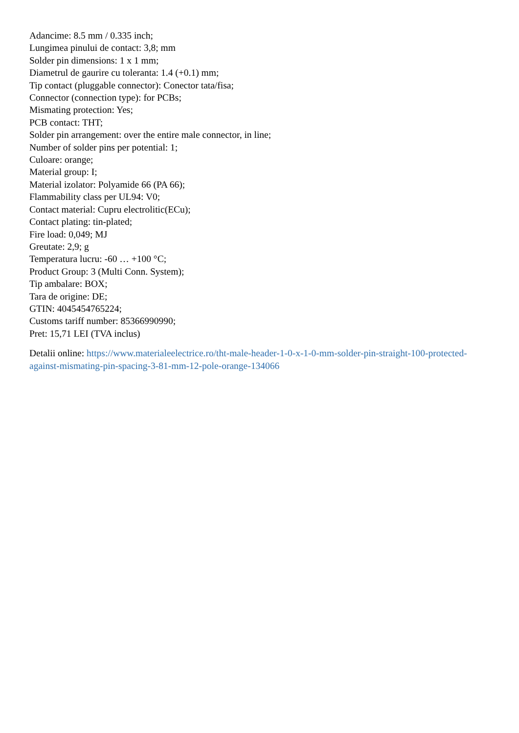Adancime: 8.5 mm / 0.335 inch;
Lungimea pinului de contact: 3,8; mm
Solder pin dimensions: 1 x 1 mm;
Diametrul de gaurire cu toleranta: 1.4 (+0.1) mm;
Tip contact (pluggable connector): Conector tata/fisa;
Connector (connection type): for PCBs;
Mismating protection: Yes;
PCB contact: THT;
Solder pin arrangement: over the entire male connector, in line;
Number of solder pins per potential: 1;
Culoare: orange;
Material group: I;
Material izolator: Polyamide 66 (PA 66);
Flammability class per UL94: V0;
Contact material: Cupru electrolitic(ECu);
Contact plating: tin-plated;
Fire load: 0,049; MJ
Greutate: 2,9; g
Temperatura lucru: -60 … +100 °C;
Product Group: 3 (Multi Conn. System);
Tip ambalare: BOX;
Tara de origine: DE;
GTIN: 4045454765224;
Customs tariff number: 85366990990;
Pret: 15,71 LEI (TVA inclus)
Detalii online: https://www.materialeelectrice.ro/tht-male-header-1-0-x-1-0-mm-solder-pin-straight-100-protected-against-mismating-pin-spacing-3-81-mm-12-pole-orange-134066